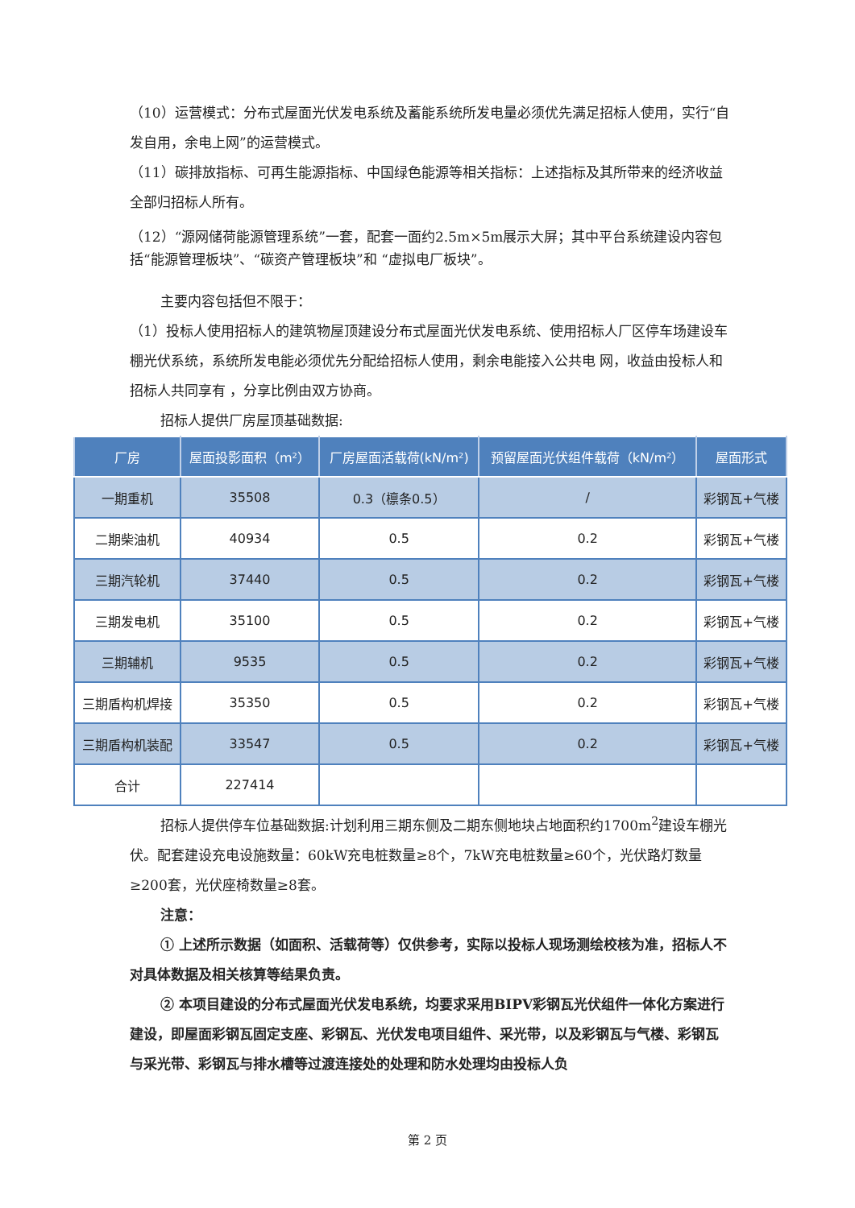（10）运营模式：分布式屋面光伏发电系统及蓄能系统所发电量必须优先满足招标人使用，实行“自发自用，余电上网”的运营模式。
（11）碳排放指标、可再生能源指标、中国绿色能源等相关指标：上述指标及其所带来的经济收益全部归招标人所有。
（12）“源网储荷能源管理系统”一套，配套一面约2.5m×5m展示大屏；其中平台系统建设内容包括“能源管理板块”、“碳资产管理板块”和 “虚拟电厂板块”。
主要内容包括但不限于：
（1）投标人使用招标人的建筑物屋顶建设分布式屋面光伏发电系统、使用招标人厂区停车场建设车棚光伏系统，系统所发电能必须优先分配给招标人使用，剩余电能接入公共电 网，收益由投标人和招标人共同享有 ，分享比例由双方协商。
招标人提供厂房屋顶基础数据:
| 厂房 | 屋面投影面积（m²） | 厂房屋面活载荷(kN/m²) | 预留屋面光伏组件载荷（kN/m²） | 屋面形式 |
| --- | --- | --- | --- | --- |
| 一期重机 | 35508 | 0.3（檩条0.5） | / | 彩钢瓦+气楼 |
| 二期柴油机 | 40934 | 0.5 | 0.2 | 彩钢瓦+气楼 |
| 三期汽轮机 | 37440 | 0.5 | 0.2 | 彩钢瓦+气楼 |
| 三期发电机 | 35100 | 0.5 | 0.2 | 彩钢瓦+气楼 |
| 三期辅机 | 9535 | 0.5 | 0.2 | 彩钢瓦+气楼 |
| 三期盾构机焊接 | 35350 | 0.5 | 0.2 | 彩钢瓦+气楼 |
| 三期盾构机装配 | 33547 | 0.5 | 0.2 | 彩钢瓦+气楼 |
| 合计 | 227414 | | | |
招标人提供停车位基础数据:计划利用三期东侧及二期东侧地块占地面积约1700m<sup>2</sup>建设车棚光伏。配套建设充电设施数量：60kW充电桩数量≥8个，7kW充电桩数量≥60个，光伏路灯数量≥200套，光伏座椅数量≥8套。
注意：
① 上述所示数据（如面积、活载荷等）仅供参考，实际以投标人现场测绘校核为准，招标人不对具体数据及相关核算等结果负责。
② 本项目建设的分布式屋面光伏发电系统，均要求采用BIPV彩钢瓦光伏组件一体化方案进行建设，即屋面彩钢瓦固定支座、彩钢瓦、光伏发电项目组件、采光带，以及彩钢瓦与气楼、彩钢瓦与采光带、彩钢瓦与排水槽等过渡连接处的处理和防水处理均由投标人负
第 2 页